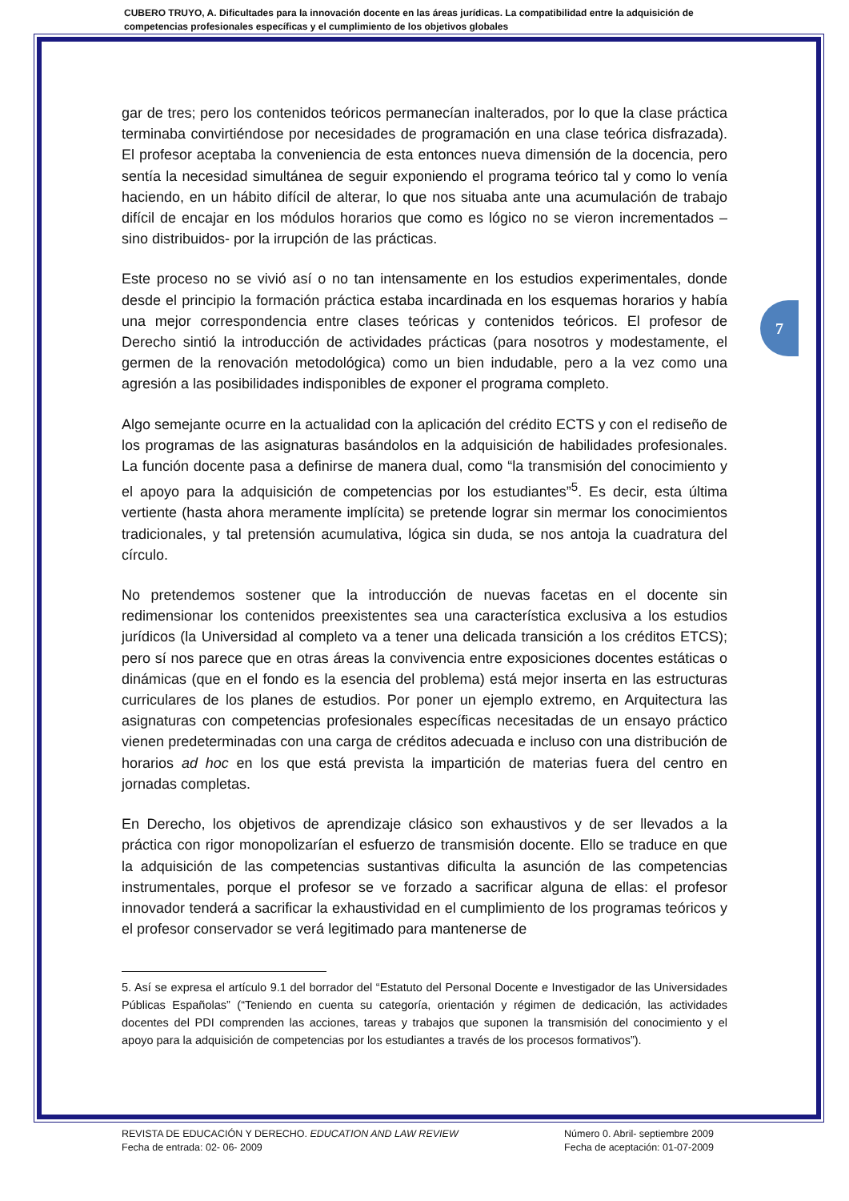CUBERO TRUYO, A. Dificultades para la innovación docente en las áreas jurídicas. La compatibilidad entre la adquisición de competencias profesionales específicas y el cumplimiento de los objetivos globales
gar de tres; pero los contenidos teóricos permanecían inalterados, por lo que la clase práctica terminaba convirtiéndose por necesidades de programación en una clase teórica disfrazada). El profesor aceptaba la conveniencia de esta entonces nueva dimensión de la docencia, pero sentía la necesidad simultánea de seguir exponiendo el programa teórico tal y como lo venía haciendo, en un hábito difícil de alterar, lo que nos situaba ante una acumulación de trabajo difícil de encajar en los módulos horarios que como es lógico no se vieron incrementados –sino distribuidos- por la irrupción de las prácticas.
Este proceso no se vivió así o no tan intensamente en los estudios experimentales, donde desde el principio la formación práctica estaba incardinada en los esquemas horarios y había una mejor correspondencia entre clases teóricas y contenidos teóricos. El profesor de Derecho sintió la introducción de actividades prácticas (para nosotros y modestamente, el germen de la renovación metodológica) como un bien indudable, pero a la vez como una agresión a las posibilidades indisponibles de exponer el programa completo.
Algo semejante ocurre en la actualidad con la aplicación del crédito ECTS y con el rediseño de los programas de las asignaturas basándolos en la adquisición de habilidades profesionales. La función docente pasa a definirse de manera dual, como “la transmisión del conocimiento y el apoyo para la adquisición de competencias por los estudiantes”<sup>5</sup>. Es decir, esta última vertiente (hasta ahora meramente implícita) se pretende lograr sin mermar los conocimientos tradicionales, y tal pretensión acumulativa, lógica sin duda, se nos antoja la cuadratura del círculo.
No pretendemos sostener que la introducción de nuevas facetas en el docente sin redimensionar los contenidos preexistentes sea una característica exclusiva a los estudios jurídicos (la Universidad al completo va a tener una delicada transición a los créditos ETCS); pero sí nos parece que en otras áreas la convivencia entre exposiciones docentes estáticas o dinámicas (que en el fondo es la esencia del problema) está mejor inserta en las estructuras curriculares de los planes de estudios. Por poner un ejemplo extremo, en Arquitectura las asignaturas con competencias profesionales específicas necesitadas de un ensayo práctico vienen predeterminadas con una carga de créditos adecuada e incluso con una distribución de horarios ad hoc en los que está prevista la impartición de materias fuera del centro en jornadas completas.
En Derecho, los objetivos de aprendizaje clásico son exhaustivos y de ser llevados a la práctica con rigor monopolizarían el esfuerzo de transmisión docente. Ello se traduce en que la adquisición de las competencias sustantivas dificulta la asunción de las competencias instrumentales, porque el profesor se ve forzado a sacrificar alguna de ellas: el profesor innovador tenderá a sacrificar la exhaustividad en el cumplimiento de los programas teóricos y el profesor conservador se verá legitimado para mantenerse de
5. Así se expresa el artículo 9.1 del borrador del “Estatuto del Personal Docente e Investigador de las Universidades Públicas Españolas” (“Teniendo en cuenta su categoría, orientación y régimen de dedicación, las actividades docentes del PDI comprenden las acciones, tareas y trabajos que suponen la transmisión del conocimiento y el apoyo para la adquisición de competencias por los estudiantes a través de los procesos formativos”).
7
REVISTA DE EDUCACIÓN Y DERECHO. EDUCATION AND LAW REVIEW
Fecha de entrada: 02- 06- 2009
Número 0. Abril- septiembre 2009
Fecha de aceptación: 01-07-2009